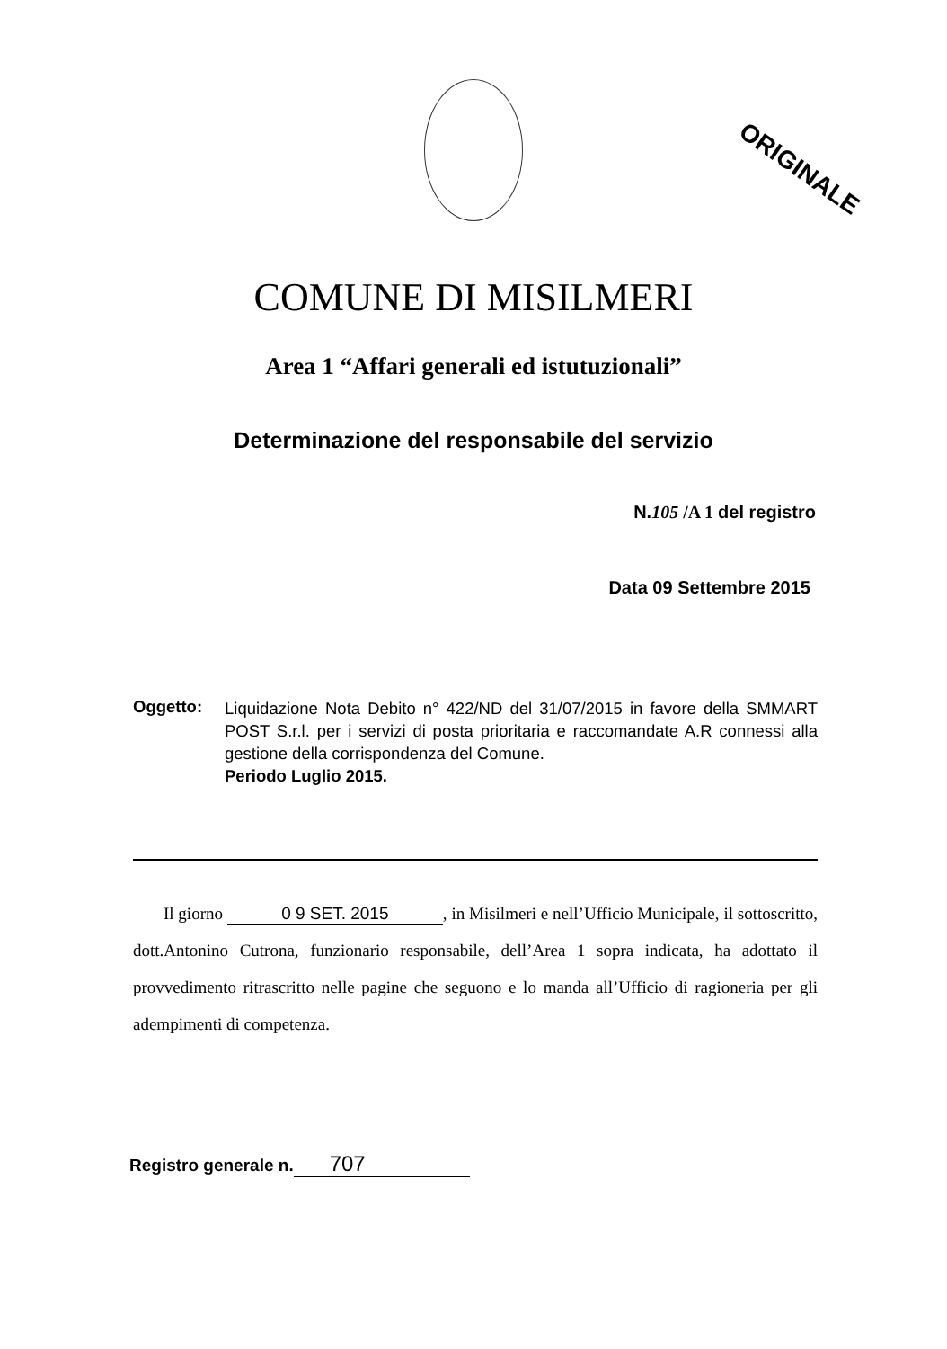ORIGINALE
COMUNE DI MISILMERI
Area 1 “Affari generali ed istutuzionali”
Determinazione del responsabile del servizio
N. 105 /A 1 del registro
Data 09 Settembre 2015
Oggetto:
Liquidazione Nota Debito n° 422/ND del 31/07/2015 in favore della SMMART POST S.r.l. per i servizi di posta prioritaria e raccomandate A.R connessi alla gestione della corrispondenza del Comune.
Periodo Luglio 2015.
Il giorno 0 9 SET. 2015, in Misilmeri e nell’Ufficio Municipale, il sottoscritto, dott.Antonino Cutrona, funzionario responsabile, dell’Area 1 sopra indicata, ha adottato il provvedimento ritrascritto nelle pagine che seguono e lo manda all’Ufficio di ragioneria per gli adempimenti di competenza.
Registro generale n. 707